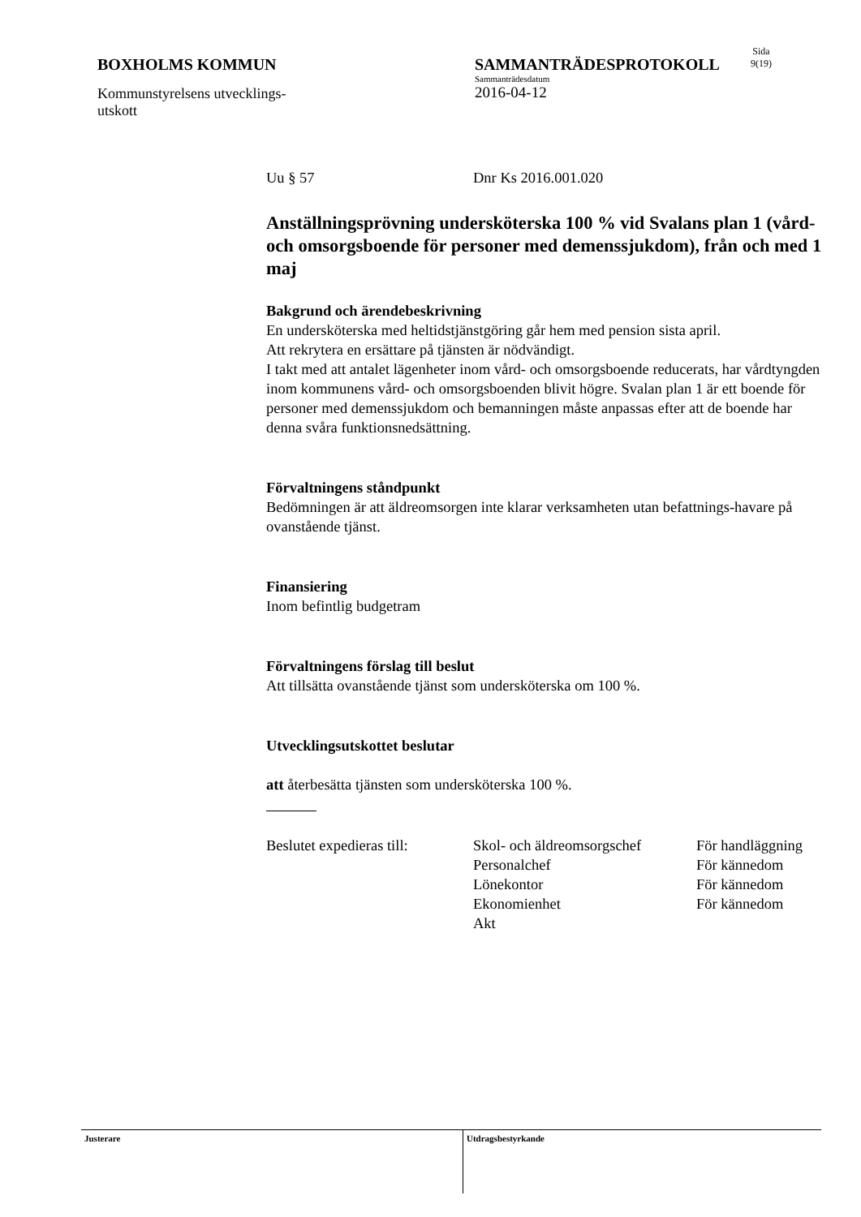BOXHOLMS KOMMUN
Kommunstyrelsens utvecklings-
utskott
SAMMANTRÄDESPROTOKOLL
Sammanträdesdatum
2016-04-12
Sida
9(19)
Uu § 57 Dnr Ks 2016.001.020
Anställningsprövning undersköterska 100 % vid Svalans plan 1 (vård- och omsorgsboende för personer med demenssjukdom), från och med 1 maj
Bakgrund och ärendebeskrivning
En undersköterska med heltidstjänstgöring går hem med pension sista april.
Att rekrytera en ersättare på tjänsten är nödvändigt.
I takt med att antalet lägenheter inom vård- och omsorgsboende reducerats, har vårdtyngden inom kommunens vård- och omsorgsboenden blivit högre. Svalan plan 1 är ett boende för personer med demenssjukdom och bemanningen måste anpassas efter att de boende har denna svåra funktionsnedsättning.
Förvaltningens ståndpunkt
Bedömningen är att äldreomsorgen inte klarar verksamheten utan befattnings-havare på ovanstående tjänst.
Finansiering
Inom befintlig budgetram
Förvaltningens förslag till beslut
Att tillsätta ovanstående tjänst som undersköterska om 100 %.
Utvecklingsutskottet beslutar
att återbesätta tjänsten som undersköterska 100 %.
Beslutet expedieras till:
Skol- och äldreomsorgschef
Personalchef
Lönekontor
Ekonomienhet
Akt
För handläggning
För kännedom
För kännedom
För kännedom
Justerare Utdragsbestyrkande